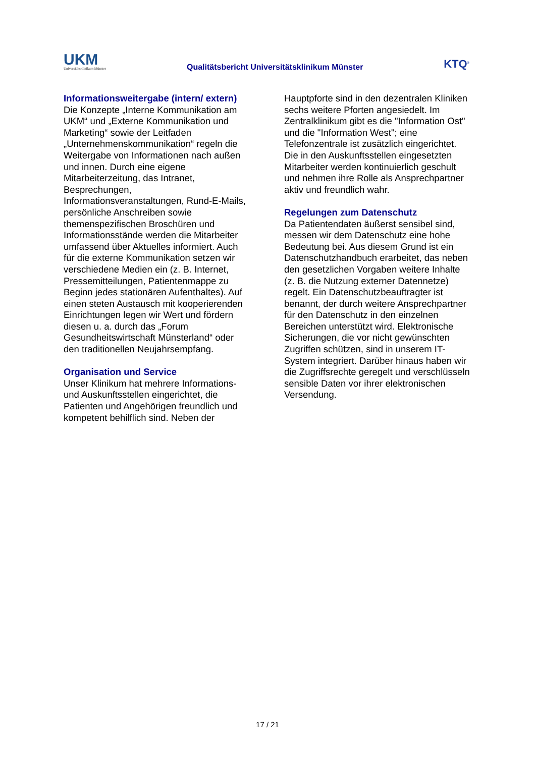UKM
Universitätsklinikum Münster
Qualitätsbericht Universitätsklinikum Münster
KTQ<sup>®</sup>
Informationsweitergabe (intern/ extern)
Die Konzepte „Interne Kommunikation am UKM“ und „Externe Kommunikation und Marketing“ sowie der Leitfaden „Unternehmenskommunikation“ regeln die Weitergabe von Informationen nach außen und innen. Durch eine eigene Mitarbeiterzeitung, das Intranet, Besprechungen, Informationsveranstaltungen, Rund-E-Mails, persönliche Anschreiben sowie themenspezifischen Broschüren und Informationsstände werden die Mitarbeiter umfassend über Aktuelles informiert. Auch für die externe Kommunikation setzen wir verschiedene Medien ein (z. B. Internet, Pressemitteilungen, Patientenmappe zu Beginn jedes stationären Aufenthaltes). Auf einen steten Austausch mit kooperierenden Einrichtungen legen wir Wert und fördern diesen u. a. durch das „Forum Gesundheitswirtschaft Münsterland“ oder den traditionellen Neujahrsempfang.
Organisation und Service
Unser Klinikum hat mehrere Informations- und Auskunftsstellen eingerichtet, die Patienten und Angehörigen freundlich und kompetent behilflich sind. Neben der
Hauptpforte sind in den dezentralen Kliniken sechs weitere Pforten angesiedelt. Im Zentralklinikum gibt es die "Information Ost" und die "Information West"; eine Telefonzentrale ist zusätzlich eingerichtet. Die in den Auskunftsstellen eingesetzten Mitarbeiter werden kontinuierlich geschult und nehmen ihre Rolle als Ansprechpartner aktiv und freundlich wahr.
Regelungen zum Datenschutz
Da Patientendaten äußerst sensibel sind, messen wir dem Datenschutz eine hohe Bedeutung bei. Aus diesem Grund ist ein Datenschutzhandbuch erarbeitet, das neben den gesetzlichen Vorgaben weitere Inhalte (z. B. die Nutzung externer Datennetze) regelt. Ein Datenschutzbeauftragter ist benannt, der durch weitere Ansprechpartner für den Datenschutz in den einzelnen Bereichen unterstützt wird. Elektronische Sicherungen, die vor nicht gewünschten Zugriffen schützen, sind in unserem IT-System integriert. Darüber hinaus haben wir die Zugriffsrechte geregelt und verschlüsseln sensible Daten vor ihrer elektronischen Versendung.
17 / 21